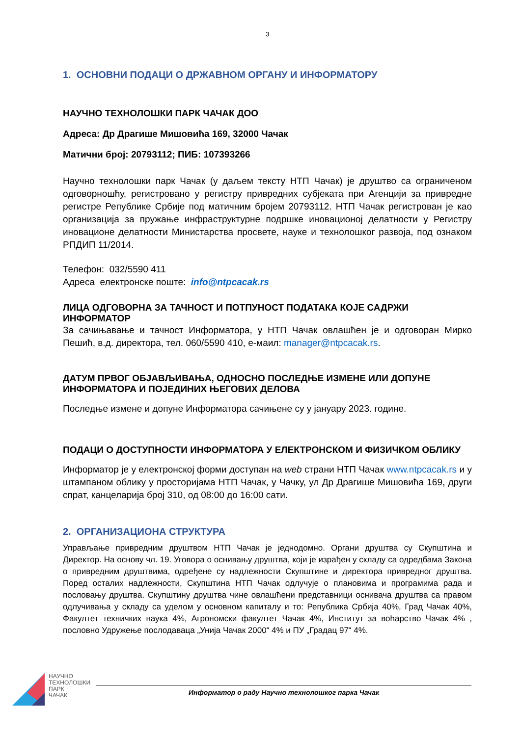3
1. ОСНОВНИ ПОДАЦИ О ДРЖАВНОМ ОРГАНУ И ИНФОРМАТОРУ
НАУЧНО ТЕХНОЛОШКИ ПАРК ЧАЧАК ДОО
Адреса: Др Драгише Мишовића 169, 32000 Чачак
Матични број: 20793112; ПИБ: 107393266
Научно технолошки парк Чачак (у даљем тексту НТП Чачак) је друштво са ограниченом одговорношћу, регистровано у регистру привредних субјеката при Агенцији за привредне регистре Републике Србије под матичним бројем 20793112. НТП Чачак регистрован је као организација за пружање инфраструктурне подршке иновационој делатности у Регистру иновационе делатности Министарства просвете, науке и технолошког развоја, под ознаком РПДИП 11/2014.
Телефон: 032/5590 411
Адреса електронске поште: info@ntpcacak.rs
ЛИЦА ОДГОВОРНА ЗА ТАЧНОСТ И ПОТПУНОСТ ПОДАТАКА КОЈЕ САДРЖИ ИНФОРМАТОР
За сачињавање и тачност Информатора, у НТП Чачак овлашћен је и одговоран Мирко Пешић, в.д. директора, тел. 060/5590 410, е-маил: manager@ntpcacak.rs.
ДАТУМ ПРВОГ ОБЈАВЉИВАЊА, ОДНОСНО ПОСЛЕДЊЕ ИЗМЕНЕ ИЛИ ДОПУНЕ ИНФОРМАТОРА И ПОЈЕДИНИХ ЊЕГОВИХ ДЕЛОВА
Последње измене и допуне Информатора сачињене су у јануару 2023. године.
ПОДАЦИ О ДОСТУПНОСТИ ИНФОРМАТОРА У ЕЛЕКТРОНСКОМ И ФИЗИЧКОМ ОБЛИКУ
Информатор је у електронској форми доступан на web страни НТП Чачак www.ntpcacak.rs и у штампаном облику у просторијама НТП Чачак, у Чачку, ул Др Драгише Мишовића 169, други спрат, канцеларија број 310, од 08:00 до 16:00 сати.
2. ОРГАНИЗАЦИОНА СТРУКТУРА
Управљање привредним друштвом НТП Чачак је једнодомно. Органи друштва су Скупштина и Директор. На основу чл. 19. Уговора о оснивању друштва, који је израђен у складу са одредбама Закона о привредним друштвима, одређене су надлежности Скупштине и директора привредног друштва. Поред осталих надлежности, Скупштина НТП Чачак одлучује о плановима и програмима рада и пословању друштва. Скупштину друштва чине овлашћени представници оснивача друштва са правом одлучивања у складу са уделом у основном капиталу и то: Република Србија 40%, Град Чачак 40%, Факултет техничких наука 4%, Агрономски факултет Чачак 4%, Институт за воћарство Чачак 4% , пословно Удружење послодаваца „Унија Чачак 2000“ 4% и ПУ „Градац 97“ 4%.
НАУЧНО
ТЕХНОЛОШКИ
ПАРК
ЧАЧАК
Информатор о раду Научно технолошког парка Чачак